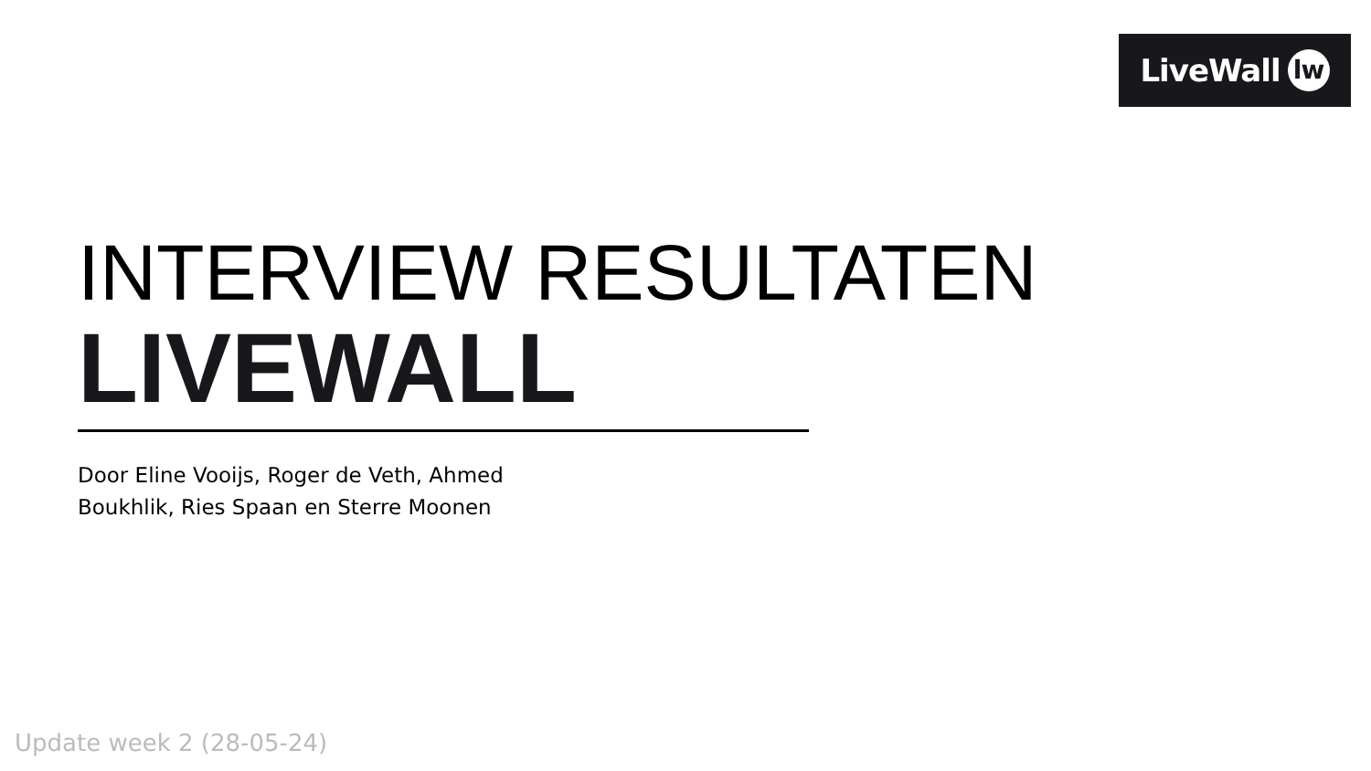LiveWall lw
INTERVIEW RESULTATEN
LIVEWALL
Door Eline Vooijs, Roger de Veth, Ahmed
Boukhlik, Ries Spaan en Sterre Moonen
Update week 2 (28-05-24)